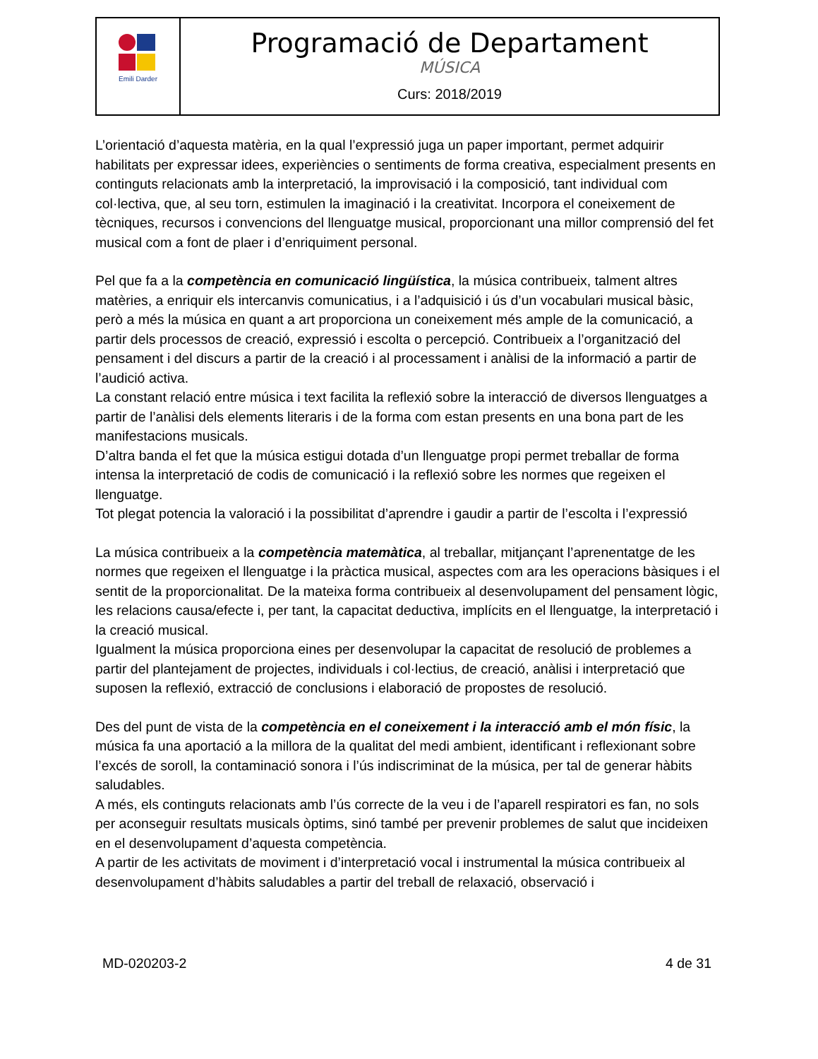| Emili Darder | Programació de Departament MÚSICA Curs: 2018/2019 |
L’orientació d’aquesta matèria, en la qual l’expressió juga un paper important, permet adquirir habilitats per expressar idees, experiències o sentiments de forma creativa, especialment presents en continguts relacionats amb la interpretació, la improvisació i la composició, tant individual com col·lectiva, que, al seu torn, estimulen la imaginació i la creativitat. Incorpora el coneixement de tècniques, recursos i convencions del llenguatge musical, proporcionant una millor comprensió del fet musical com a font de plaer i d’enriquiment personal.
Pel que fa a la competència en comunicació lingüística, la música contribueix, talment altres matèries, a enriquir els intercanvis comunicatius, i a l’adquisició i ús d’un vocabulari musical bàsic, però a més la música en quant a art proporciona un coneixement més ample de la comunicació, a partir dels processos de creació, expressió i escolta o percepció. Contribueix a l’organització del pensament i del discurs a partir de la creació i al processament i anàlisi de la informació a partir de l’audició activa.
La constant relació entre música i text facilita la reflexió sobre la interacció de diversos llenguatges a partir de l’anàlisi dels elements literaris i de la forma com estan presents en una bona part de les manifestacions musicals.
D’altra banda el fet que la música estigui dotada d’un llenguatge propi permet treballar de forma intensa la interpretació de codis de comunicació i la reflexió sobre les normes que regeixen el llenguatge.
Tot plegat potencia la valoració i la possibilitat d’aprendre i gaudir a partir de l’escolta i l’expressió
La música contribueix a la competència matemàtica, al treballar, mitjançant l’aprenentatge de les normes que regeixen el llenguatge i la pràctica musical, aspectes com ara les operacions bàsiques i el sentit de la proporcionalitat. De la mateixa forma contribueix al desenvolupament del pensament lògic, les relacions causa/efecte i, per tant, la capacitat deductiva, implícits en el llenguatge, la interpretació i la creació musical.
Igualment la música proporciona eines per desenvolupar la capacitat de resolució de problemes a partir del plantejament de projectes, individuals i col·lectius, de creació, anàlisi i interpretació que suposen la reflexió, extracció de conclusions i elaboració de propostes de resolució.
Des del punt de vista de la competència en el coneixement i la interacció amb el món físic, la música fa una aportació a la millora de la qualitat del medi ambient, identificant i reflexionant sobre l’excés de soroll, la contaminació sonora i l’ús indiscriminat de la música, per tal de generar hàbits saludables.
A més, els continguts relacionats amb l’ús correcte de la veu i de l’aparell respiratori es fan, no sols per aconseguir resultats musicals òptims, sinó també per prevenir problemes de salut que incideixen en el desenvolupament d’aquesta competència.
A partir de les activitats de moviment i d’interpretació vocal i instrumental la música contribueix al desenvolupament d’hàbits saludables a partir del treball de relaxació, observació i
MD-020203-2 4 de 31